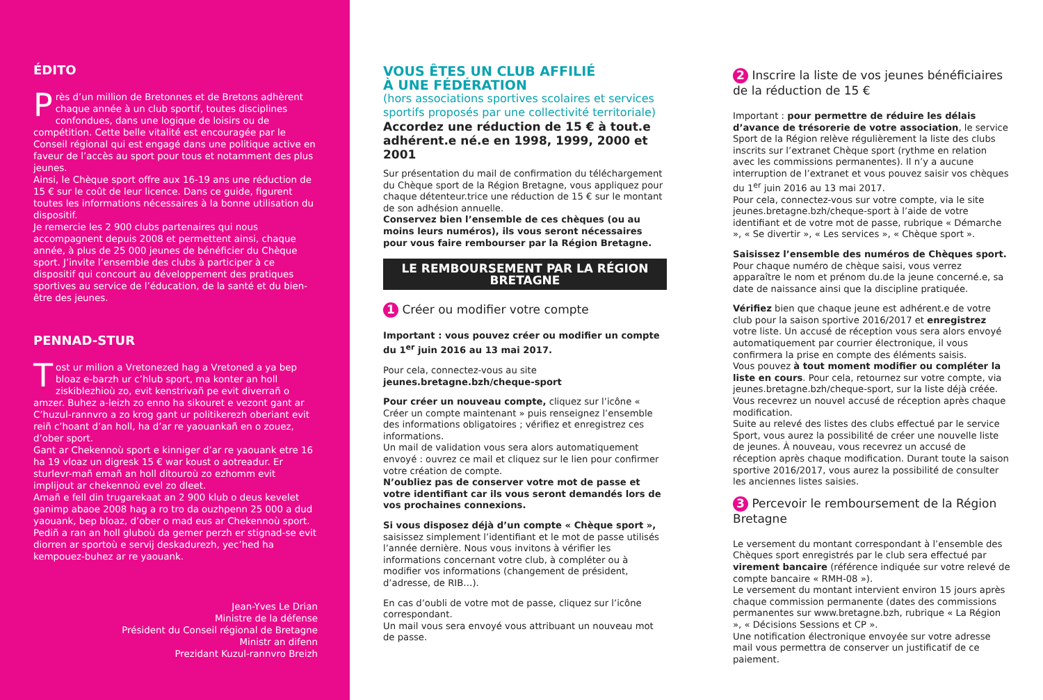ÉDITO
Près d’un million de Bretonnes et de Bretons adhèrent chaque année à un club sportif, toutes disciplines confondues, dans une logique de loisirs ou de compétition. Cette belle vitalité est encouragée par le Conseil régional qui est engagé dans une politique active en faveur de l’accès au sport pour tous et notamment des plus jeunes.
Ainsi, le Chèque sport offre aux 16-19 ans une réduction de 15 € sur le coût de leur licence. Dans ce guide, figurent toutes les informations nécessaires à la bonne utilisation du dispositif.
Je remercie les 2 900 clubs partenaires qui nous accompagnent depuis 2008 et permettent ainsi, chaque année, à plus de 25 000 jeunes de bénéficier du Chèque sport. J’invite l’ensemble des clubs à participer à ce dispositif qui concourt au développement des pratiques sportives au service de l’éducation, de la santé et du bien-être des jeunes.
PENNAD-STUR
Tost ur milion a Vretonezed hag a Vretoned a ya bep bloaz e-barzh ur c’hlub sport, ma konter an holl ziskiblezhioù zo, evit kenstrivañ pe evit diverrañ o amzer. Buhez a-leizh zo enno ha sikouret e vezont gant ar C’huzul-rannvro a zo krog gant ur politikerezh oberiant evit reiñ c’hoant d’an holl, ha d’ar re yaouankañ en o zouez, d’ober sport.
Gant ar Chekennoù sport e kinniger d’ar re yaouank etre 16 ha 19 vloaz un digresk 15 € war koust o aotreadur. Er sturlevr-mañ emañ an holl ditouroù zo ezhomm evit implijout ar chekennoù evel zo dleet.
Amañ e fell din trugarekaat an 2 900 klub o deus kevelet ganimp abaoe 2008 hag a ro tro da ouzhpenn 25 000 a dud yaouank, bep bloaz, d’ober o mad eus ar Chekennoù sport. Pediñ a ran an holl gluboù da gemer perzh er stignad-se evit diorren ar sportoù e servij deskadurezh, yec’hed ha kempouez-buhez ar re yaouank.
Jean-Yves Le Drian
Ministre de la défense
Président du Conseil régional de Bretagne
Ministr an difenn
Prezidant Kuzul-rannvro Breizh
VOUS ÊTES UN CLUB AFFILIÉ
À UNE FÉDÉRATION
(hors associations sportives scolaires et services sportifs proposés par une collectivité territoriale)
Accordez une réduction de 15 € à tout.e adhérent.e né.e en 1998, 1999, 2000 et 2001
Sur présentation du mail de confirmation du téléchargement du Chèque sport de la Région Bretagne, vous appliquez pour chaque détenteur.trice une réduction de 15 € sur le montant de son adhésion annuelle.
Conservez bien l’ensemble de ces chèques (ou au moins leurs numéros), ils vous seront nécessaires pour vous faire rembourser par la Région Bretagne.
LE REMBOURSEMENT PAR LA RÉGION BRETAGNE
1 Créer ou modifier votre compte
Important : vous pouvez créer ou modifier un compte du 1<sup>er</sup> juin 2016 au 13 mai 2017.
Pour cela, connectez-vous au site jeunes.bretagne.bzh/cheque-sport
Pour créer un nouveau compte, cliquez sur l’icône « Créer un compte maintenant » puis renseignez l’ensemble des informations obligatoires ; vérifiez et enregistrez ces informations.
Un mail de validation vous sera alors automatiquement envoyé : ouvrez ce mail et cliquez sur le lien pour confirmer votre création de compte.
N’oubliez pas de conserver votre mot de passe et votre identifiant car ils vous seront demandés lors de vos prochaines connexions.
Si vous disposez déjà d’un compte « Chèque sport », saisissez simplement l’identifiant et le mot de passe utilisés l’année dernière. Nous vous invitons à vérifier les informations concernant votre club, à compléter ou à modifier vos informations (changement de président, d’adresse, de RIB…).
En cas d’oubli de votre mot de passe, cliquez sur l’icône correspondant.
Un mail vous sera envoyé vous attribuant un nouveau mot de passe.
2 Inscrire la liste de vos jeunes bénéficiaires de la réduction de 15 €
Important : pour permettre de réduire les délais d’avance de trésorerie de votre association, le service Sport de la Région relève régulièrement la liste des clubs inscrits sur l’extranet Chèque sport (rythme en relation avec les commissions permanentes). Il n’y a aucune interruption de l’extranet et vous pouvez saisir vos chèques du 1<sup>er</sup> juin 2016 au 13 mai 2017.
Pour cela, connectez-vous sur votre compte, via le site jeunes.bretagne.bzh/cheque-sport à l’aide de votre identifiant et de votre mot de passe, rubrique « Démarche », « Se divertir », « Les services », « Chèque sport ».
Saisissez l’ensemble des numéros de Chèques sport. Pour chaque numéro de chèque saisi, vous verrez apparaître le nom et prénom du.de la jeune concerné.e, sa date de naissance ainsi que la discipline pratiquée.
Vérifiez bien que chaque jeune est adhérent.e de votre club pour la saison sportive 2016/2017 et enregistrez votre liste. Un accusé de réception vous sera alors envoyé automatiquement par courrier électronique, il vous confirmera la prise en compte des éléments saisis.
Vous pouvez à tout moment modifier ou compléter la liste en cours. Pour cela, retournez sur votre compte, via jeunes.bretagne.bzh/cheque-sport, sur la liste déjà créée. Vous recevrez un nouvel accusé de réception après chaque modification.
Suite au relevé des listes des clubs effectué par le service Sport, vous aurez la possibilité de créer une nouvelle liste de jeunes. À nouveau, vous recevrez un accusé de réception après chaque modification. Durant toute la saison sportive 2016/2017, vous aurez la possibilité de consulter les anciennes listes saisies.
3 Percevoir le remboursement de la Région Bretagne
Le versement du montant correspondant à l’ensemble des Chèques sport enregistrés par le club sera effectué par virement bancaire (référence indiquée sur votre relevé de compte bancaire « RMH-08 »).
Le versement du montant intervient environ 15 jours après chaque commission permanente (dates des commissions permanentes sur www.bretagne.bzh, rubrique « La Région », « Décisions Sessions et CP ».
Une notification électronique envoyée sur votre adresse mail vous permettra de conserver un justificatif de ce paiement.